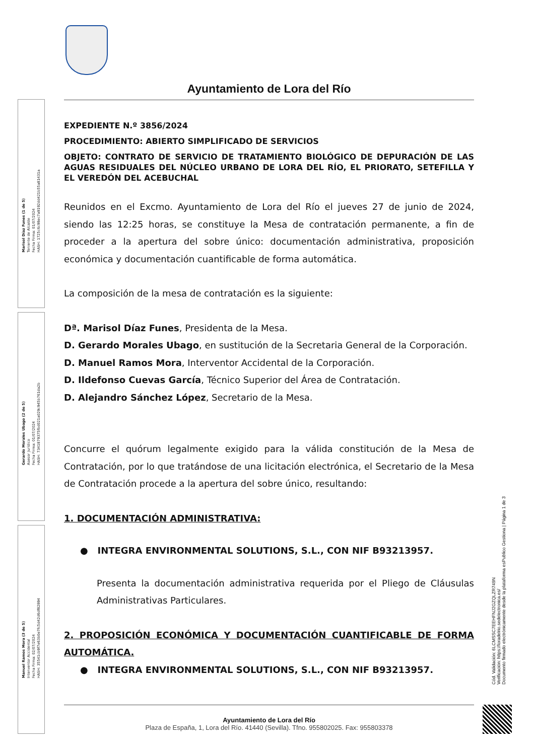Marisol Díaz Funes (1 de 5)
Teniente de Alcalde
Fecha Firma: 01/07/2024
HASH: 1725c6c98ec7a9192dd421b55a81431a
Gerardo Morales Ubago (2 de 5)
Asesor Jurídico
Fecha Firma: 01/07/2024
HASH: 7341879375fbd021a029c945b761da2b
Manuel Ramos Mora (3 de 5)
Interventor Accidental
Fecha Firma: 02/07/2024
HASH: 35541cb9f7e63b0e7fc5d42d6df82894
Ayuntamiento de Lora del Río
EXPEDIENTE N.º 3856/2024
PROCEDIMIENTO: ABIERTO SIMPLIFICADO DE SERVICIOS
OBJETO: CONTRATO DE SERVICIO DE TRATAMIENTO BIOLÓGICO DE DEPURACIÓN DE LAS AGUAS RESIDUALES DEL NÚCLEO URBANO DE LORA DEL RÍO, EL PRIORATO, SETEFILLA Y EL VEREDÓN DEL ACEBUCHAL
Reunidos en el Excmo. Ayuntamiento de Lora del Río el jueves 27 de junio de 2024, siendo las 12:25 horas, se constituye la Mesa de contratación permanente, a fin de proceder a la apertura del sobre único: documentación administrativa, proposición económica y documentación cuantificable de forma automática.
La composición de la mesa de contratación es la siguiente:
Dª. Marisol Díaz Funes, Presidenta de la Mesa.
D. Gerardo Morales Ubago, en sustitución de la Secretaria General de la Corporación.
D. Manuel Ramos Mora, Interventor Accidental de la Corporación.
D. Ildefonso Cuevas García, Técnico Superior del Área de Contratación.
D. Alejandro Sánchez López, Secretario de la Mesa.
Concurre el quórum legalmente exigido para la válida constitución de la Mesa de Contratación, por lo que tratándose de una licitación electrónica, el Secretario de la Mesa de Contratación procede a la apertura del sobre único, resultando:
1. DOCUMENTACIÓN ADMINISTRATIVA:
● INTEGRA ENVIRONMENTAL SOLUTIONS, S.L., CON NIF B93213957.
Presenta la documentación administrativa requerida por el Pliego de Cláusulas Administrativas Particulares.
2. PROPOSICIÓN ECONÓMICA Y DOCUMENTACIÓN CUANTIFICABLE DE FORMA AUTOMÁTICA.
● INTEGRA ENVIRONMENTAL SOLUTIONS, S.L., CON NIF B93213957.
Ayuntamiento de Lora del Río
Plaza de España, 1, Lora del Río. 41440 (Sevilla). Tfno. 955802025. Fax: 955803378
Cód. Validación: 6LCMSSC7EEHFNJ2GZQLZR749N
Verificación: https://loradelrio.sedelectronica.es/
Documento firmado electrónicamente desde la plataforma esPublico Gestiona | Página 1 de 3